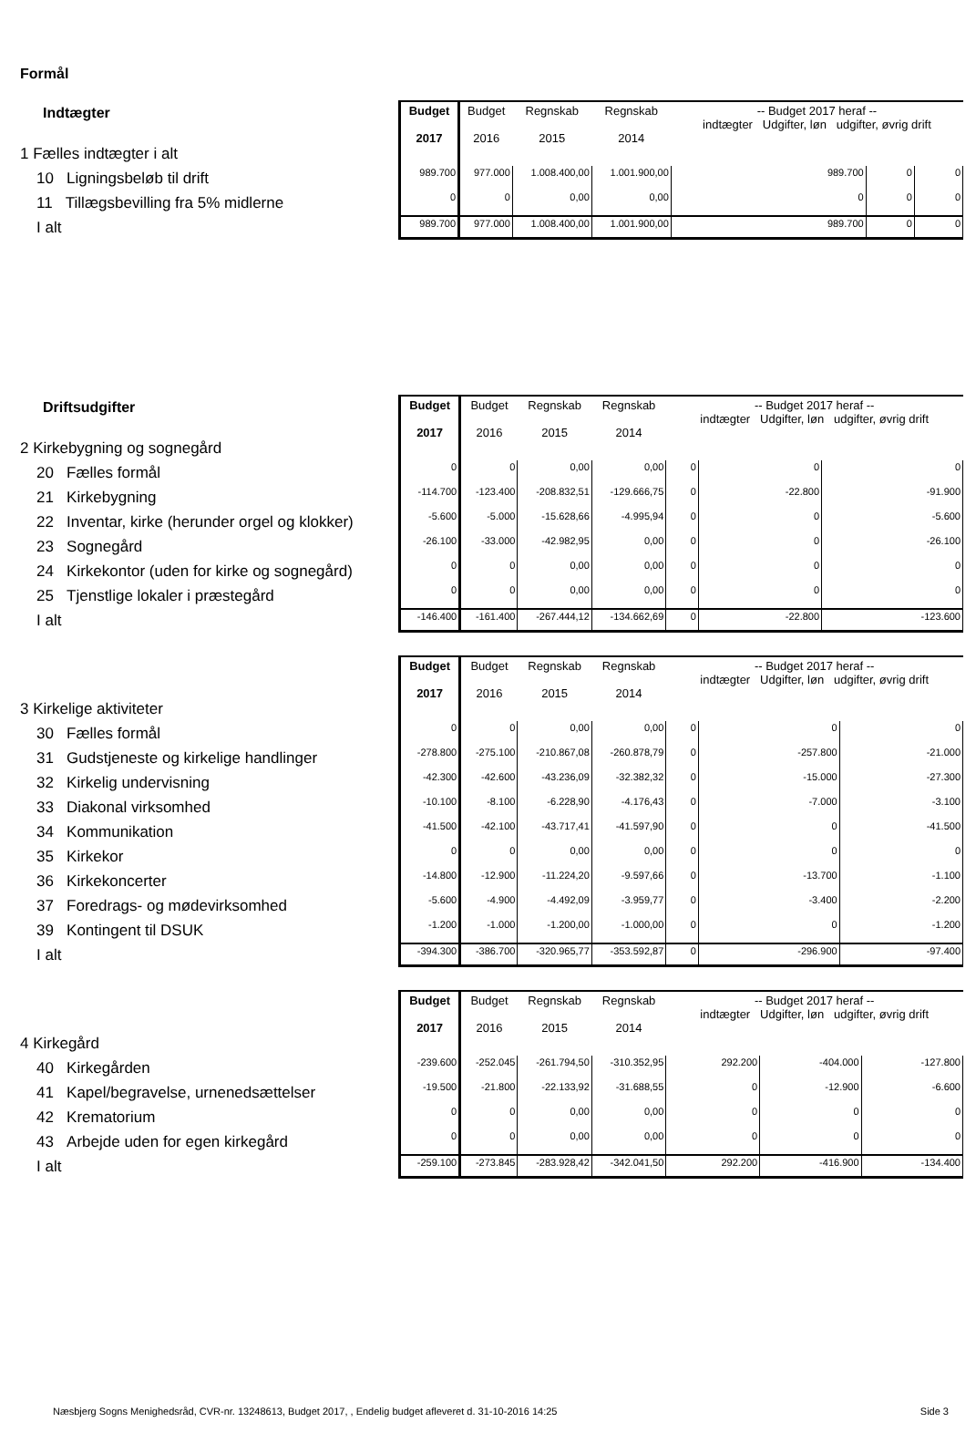Formål
Indtægter
1 Fælles indtægter i alt
10 Ligningsbeløb til drift
11 Tillægsbevilling fra 5% midlerne
I alt
| Budget 2017 | Budget 2016 | Regnskab 2015 | Regnskab 2014 | -- Budget 2017 heraf -- indtægter Udgifter, løn udgifter, øvrig drift | | |
| --- | --- | --- | --- | --- | --- | --- |
| 989.700 | 977.000 | 1.008.400,00 | 1.001.900,00 | 989.700 | 0 | 0 |
| 0 | 0 | 0,00 | 0,00 | 0 | 0 | 0 |
| 989.700 | 977.000 | 1.008.400,00 | 1.001.900,00 | 989.700 | 0 | 0 |
Driftsudgifter
2 Kirkebygning og sognegård
20 Fælles formål
21 Kirkebygning
22 Inventar, kirke (herunder orgel og klokker)
23 Sognegård
24 Kirkekontor (uden for kirke og sognegård)
25 Tjenstlige lokaler i præstegård
I alt
| Budget 2017 | Budget 2016 | Regnskab 2015 | Regnskab 2014 | -- Budget 2017 heraf -- indtægter Udgifter, løn udgifter, øvrig drift | | |
| --- | --- | --- | --- | --- | --- | --- |
| 0 | 0 | 0,00 | 0,00 | 0 | 0 | 0 |
| -114.700 | -123.400 | -208.832,51 | -129.666,75 | 0 | -22.800 | -91.900 |
| -5.600 | -5.000 | -15.628,66 | -4.995,94 | 0 | 0 | -5.600 |
| -26.100 | -33.000 | -42.982,95 | 0,00 | 0 | 0 | -26.100 |
| 0 | 0 | 0,00 | 0,00 | 0 | 0 | 0 |
| 0 | 0 | 0,00 | 0,00 | 0 | 0 | 0 |
| -146.400 | -161.400 | -267.444,12 | -134.662,69 | 0 | -22.800 | -123.600 |
3 Kirkelige aktiviteter
30 Fælles formål
31 Gudstjeneste og kirkelige handlinger
32 Kirkelig undervisning
33 Diakonal virksomhed
34 Kommunikation
35 Kirkekor
36 Kirkekoncerter
37 Foredrags- og mødevirksomhed
39 Kontingent til DSUK
I alt
| Budget 2017 | Budget 2016 | Regnskab 2015 | Regnskab 2014 | -- Budget 2017 heraf -- indtægter Udgifter, løn udgifter, øvrig drift | | |
| --- | --- | --- | --- | --- | --- | --- |
| 0 | 0 | 0,00 | 0,00 | 0 | 0 | 0 |
| -278.800 | -275.100 | -210.867,08 | -260.878,79 | 0 | -257.800 | -21.000 |
| -42.300 | -42.600 | -43.236,09 | -32.382,32 | 0 | -15.000 | -27.300 |
| -10.100 | -8.100 | -6.228,90 | -4.176,43 | 0 | -7.000 | -3.100 |
| -41.500 | -42.100 | -43.717,41 | -41.597,90 | 0 | 0 | -41.500 |
| 0 | 0 | 0,00 | 0,00 | 0 | 0 | 0 |
| -14.800 | -12.900 | -11.224,20 | -9.597,66 | 0 | -13.700 | -1.100 |
| -5.600 | -4.900 | -4.492,09 | -3.959,77 | 0 | -3.400 | -2.200 |
| -1.200 | -1.000 | -1.200,00 | -1.000,00 | 0 | 0 | -1.200 |
| -394.300 | -386.700 | -320.965,77 | -353.592,87 | 0 | -296.900 | -97.400 |
4 Kirkegård
40 Kirkegården
41 Kapel/begravelse, urnenedsættelser
42 Krematorium
43 Arbejde uden for egen kirkegård
I alt
| Budget 2017 | Budget 2016 | Regnskab 2015 | Regnskab 2014 | -- Budget 2017 heraf -- indtægter Udgifter, løn udgifter, øvrig drift | | |
| --- | --- | --- | --- | --- | --- | --- |
| -239.600 | -252.045 | -261.794,50 | -310.352,95 | 292.200 | -404.000 | -127.800 |
| -19.500 | -21.800 | -22.133,92 | -31.688,55 | 0 | -12.900 | -6.600 |
| 0 | 0 | 0,00 | 0,00 | 0 | 0 | 0 |
| 0 | 0 | 0,00 | 0,00 | 0 | 0 | 0 |
| -259.100 | -273.845 | -283.928,42 | -342.041,50 | 292.200 | -416.900 | -134.400 |
Næsbjerg Sogns Menighedsråd, CVR-nr. 13248613, Budget 2017, , Endelig budget afleveret d. 31-10-2016 14:25 Side 3